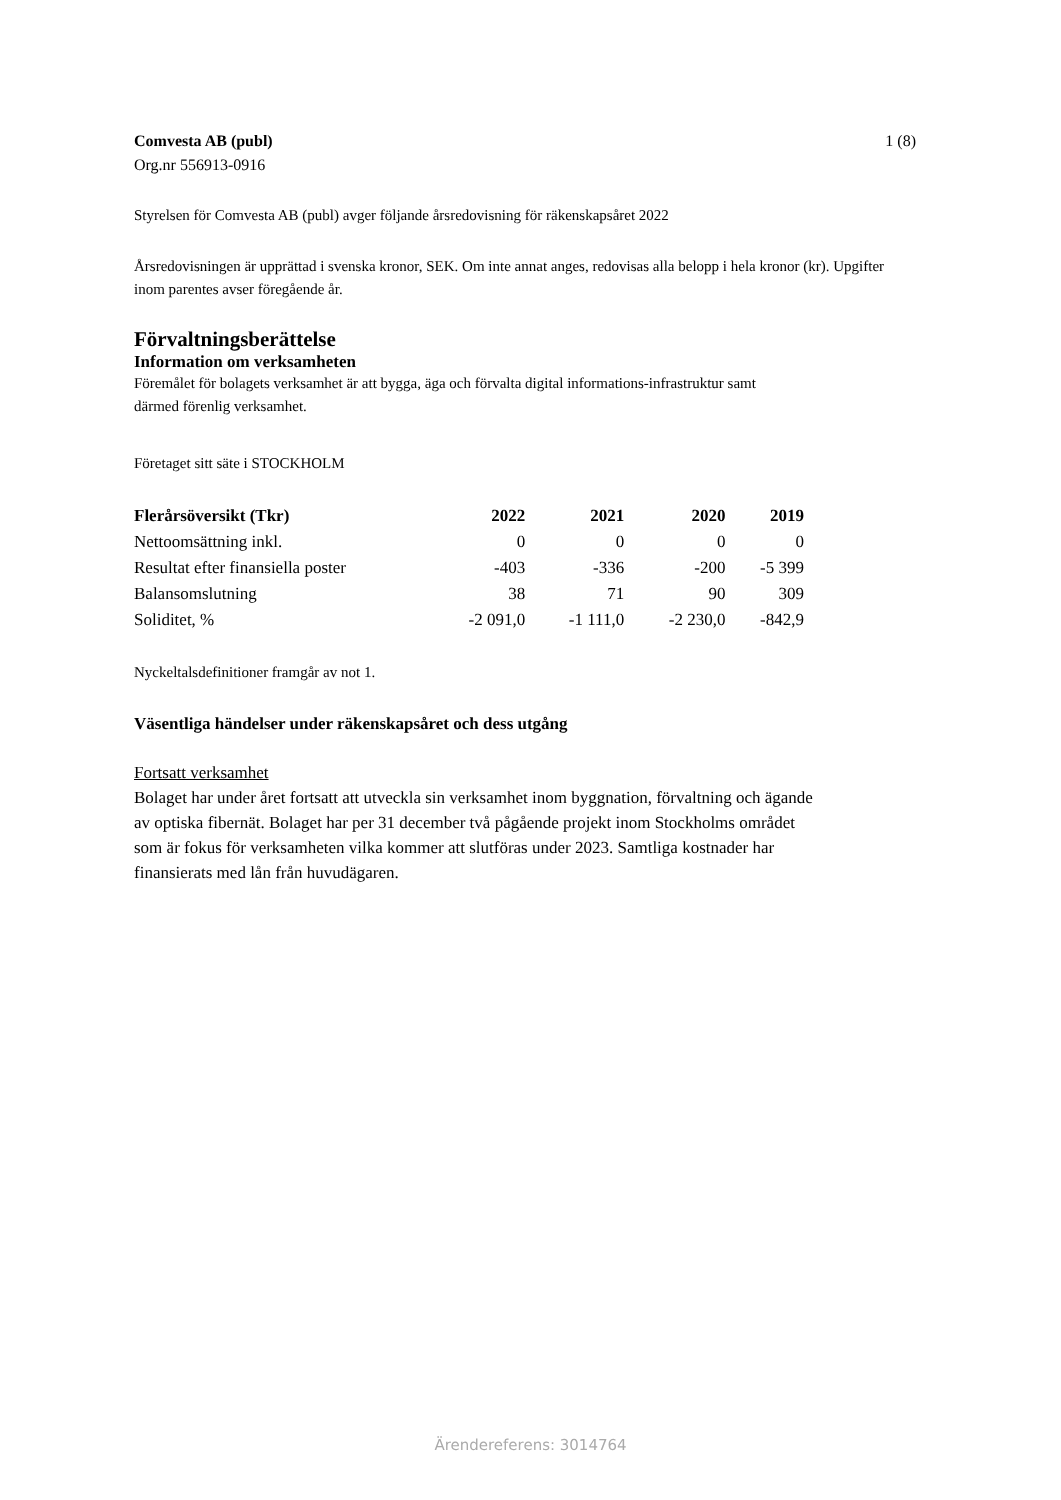Comvesta AB (publ) 1 (8)
Org.nr 556913-0916
Styrelsen för Comvesta AB (publ) avger följande årsredovisning för räkenskapsåret 2022
Årsredovisningen är upprättad i svenska kronor, SEK. Om inte annat anges, redovisas alla belopp i hela kronor (kr). Upgifter inom parentes avser föregående år.
Förvaltningsberättelse
Information om verksamheten
Föremålet för bolagets verksamhet är att bygga, äga och förvalta digital informations-infrastruktur samt därmed förenlig verksamhet.
Företaget sitt säte i STOCKHOLM
| Flerårsöversikt (Tkr) | 2022 | 2021 | 2020 | 2019 |
| --- | --- | --- | --- | --- |
| Nettoomsättning inkl. | 0 | 0 | 0 | 0 |
| Resultat efter finansiella poster | -403 | -336 | -200 | -5 399 |
| Balansomslutning | 38 | 71 | 90 | 309 |
| Soliditet, % | -2 091,0 | -1 111,0 | -2 230,0 | -842,9 |
Nyckeltalsdefinitioner framgår av not 1.
Väsentliga händelser under räkenskapsåret och dess utgång
Fortsatt verksamhet
Bolaget har under året fortsatt att utveckla sin verksamhet inom byggnation, förvaltning och ägande av optiska fibernät. Bolaget har per 31 december två pågående projekt inom Stockholms området som är fokus för verksamheten vilka kommer att slutföras under 2023. Samtliga kostnader har finansierats med lån från huvudägaren.
Ärendereferens: 3014764